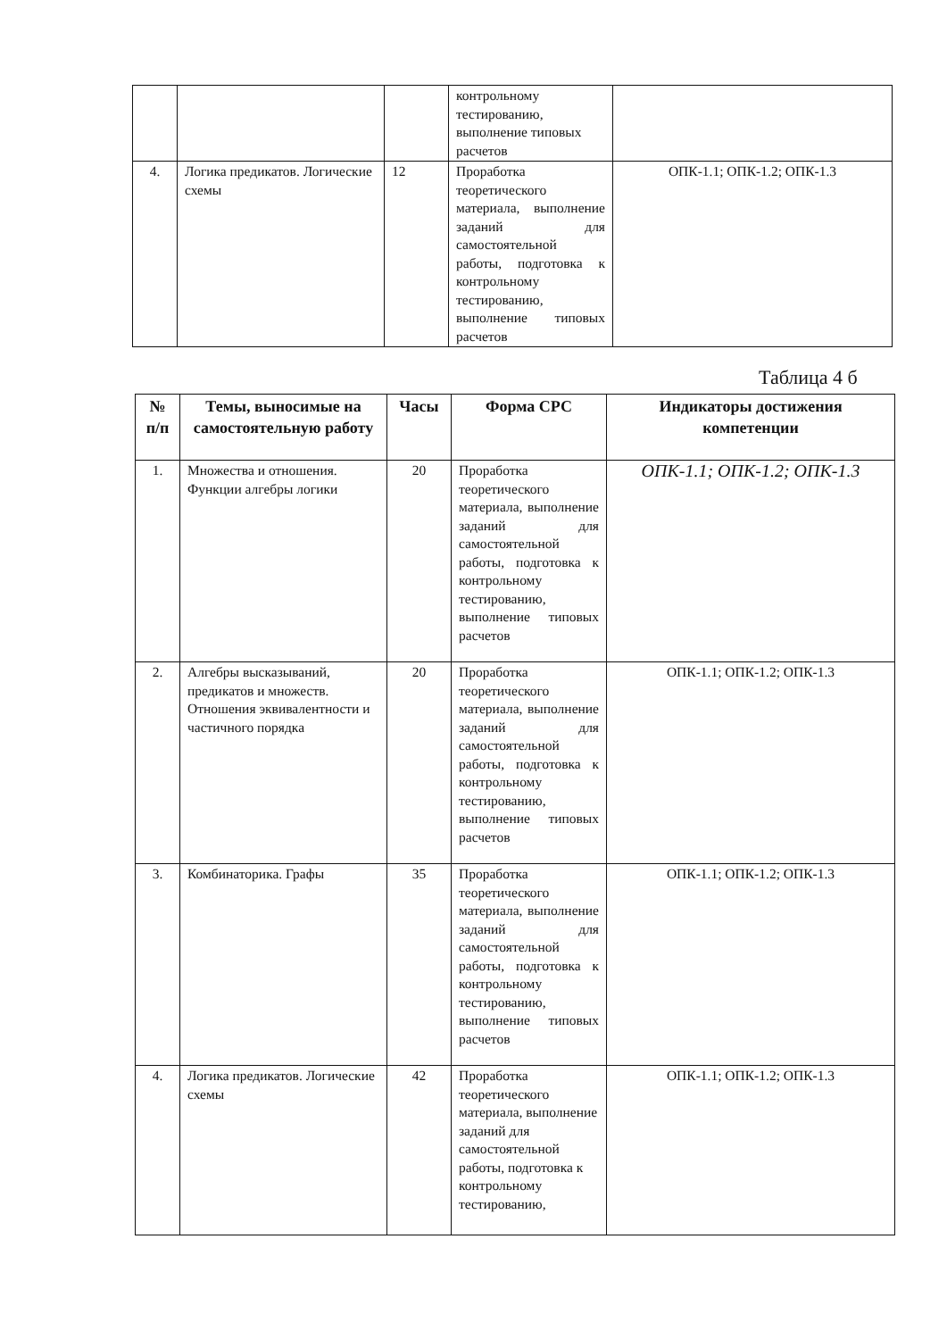| | | | контрольному тестированию, выполнение типовых расчетов | |
| 4. | Логика предикатов. Логические схемы | 12 | Проработка теоретического материала, выполнение заданий для самостоятельной работы, подготовка к контрольному тестированию, выполнение типовых расчетов | ОПК-1.1; ОПК-1.2; ОПК-1.3 |
Таблица 4 б
| № п/п | Темы, выносимые на самостоятельную работу | Часы | Форма СРС | Индикаторы достижения компетенции |
| --- | --- | --- | --- | --- |
| 1. | Множества и отношения. Функции алгебры логики | 20 | Проработка теоретического материала, выполнение заданий для самостоятельной работы, подготовка к контрольному тестированию, выполнение типовых расчетов | ОПК-1.1; ОПК-1.2; ОПК-1.3 |
| 2. | Алгебры высказываний, предикатов и множеств. Отношения эквивалентности и частичного порядка | 20 | Проработка теоретического материала, выполнение заданий для самостоятельной работы, подготовка к контрольному тестированию, выполнение типовых расчетов | ОПК-1.1; ОПК-1.2; ОПК-1.3 |
| 3. | Комбинаторика. Графы | 35 | Проработка теоретического материала, выполнение заданий для самостоятельной работы, подготовка к контрольному тестированию, выполнение типовых расчетов | ОПК-1.1; ОПК-1.2; ОПК-1.3 |
| 4. | Логика предикатов. Логические схемы | 42 | Проработка теоретического материала, выполнение заданий для самостоятельной работы, подготовка к контрольному тестированию, | ОПК-1.1; ОПК-1.2; ОПК-1.3 |